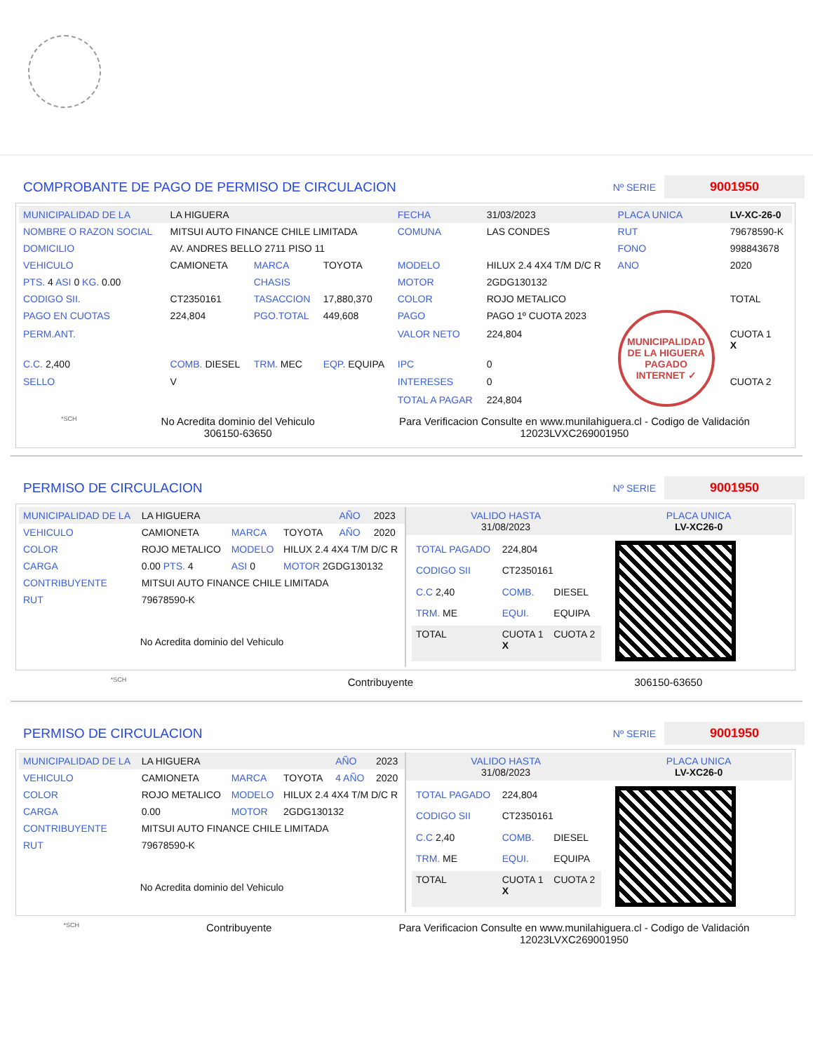COMPROBANTE DE PAGO DE PERMISO DE CIRCULACION
Nº SERIE
9001950
| MUNICIPALIDAD DE LA | LA HIGUERA | | | FECHA | 31/03/2023 | PLACA UNICA | LV-XC-26-0 |
| NOMBRE O RAZON SOCIAL | MITSUI AUTO FINANCE CHILE LIMITADA | | | COMUNA | LAS CONDES | RUT | 79678590-K |
| DOMICILIO | AV. ANDRES BELLO 2711 PISO 11 | | | | | FONO | 998843678 |
| VEHICULO | CAMIONETA | MARCA | TOYOTA | MODELO | HILUX 2.4 4X4 T/M D/C R | ANO | 2020 |
| PTS. 4 ASI 0 KG. 0.00 | | CHASIS | | MOTOR | 2GDG130132 | | |
| CODIGO SII. | CT2350161 | TASACCION | 17,880,370 | COLOR | ROJO METALICO | | TOTAL |
| PAGO EN CUOTAS | 224,804 | PGO.TOTAL | 449,608 | PAGO | PAGO 1º CUOTA 2023 | MUNICIPALIDAD DE LA HIGUERA PAGADO INTERNET ✓ | |
| PERM.ANT. | | | | VALOR NETO | 224,804 | | CUOTA 1 X |
| C.C. 2,400 | COMB. DIESEL | TRM. MEC | EQP. EQUIPA | IPC | 0 | | |
| SELLO | V | | | INTERESES | 0 | | CUOTA 2 |
| | | | | TOTAL A PAGAR | 224,804 | | |
*SCH
No Acredita dominio del Vehiculo
306150-63650
Para Verificacion Consulte en www.munilahiguera.cl - Codigo de Validación
12023LVXC269001950
PERMISO DE CIRCULACION
Nº SERIE
9001950
| MUNICIPALIDAD DE LA | LA HIGUERA | | | AÑO | 2023 |
| VEHICULO | CAMIONETA | MARCA | TOYOTA | AÑO | 2020 |
| COLOR | ROJO METALICO | MODELO | HILUX 2.4 4X4 T/M D/C R | | |
| CARGA | 0.00 PTS. 4 | ASI 0 | MOTOR 2GDG130132 | | |
| CONTRIBUYENTE | MITSUI AUTO FINANCE CHILE LIMITADA | | | | |
| RUT | 79678590-K | | | | |
No Acredita dominio del Vehiculo
| VALIDO HASTA 31/08/2023 | PLACA UNICA LV-XC26-0 |
| TOTAL PAGADO | 224,804 | |
| CODIGO SII | CT2350161 | |
| C.C 2,40 | COMB. | DIESEL |
| TRM. ME | EQUI. | EQUIPA |
| TOTAL | CUOTA 1 X | CUOTA 2 |
*SCH Contribuyente 306150-63650
PERMISO DE CIRCULACION
Nº SERIE
9001950
| MUNICIPALIDAD DE LA | LA HIGUERA | | | AÑO | 2023 |
| VEHICULO | CAMIONETA | MARCA | TOYOTA | 4 AÑO | 2020 |
| COLOR | ROJO METALICO | MODELO | HILUX 2.4 4X4 T/M D/C R | | |
| CARGA | 0.00 | MOTOR | 2GDG130132 | | |
| CONTRIBUYENTE | MITSUI AUTO FINANCE CHILE LIMITADA | | | | |
| RUT | 79678590-K | | | | |
No Acredita dominio del Vehiculo
| VALIDO HASTA 31/08/2023 | PLACA UNICA LV-XC26-0 |
| TOTAL PAGADO | 224,804 | |
| CODIGO SII | CT2350161 | |
| C.C 2,40 | COMB. | DIESEL |
| TRM. ME | EQUI. | EQUIPA |
| TOTAL | CUOTA 1 X | CUOTA 2 |
*SCH Contribuyente Para Verificacion Consulte en www.munilahiguera.cl - Codigo de Validación
12023LVXC269001950